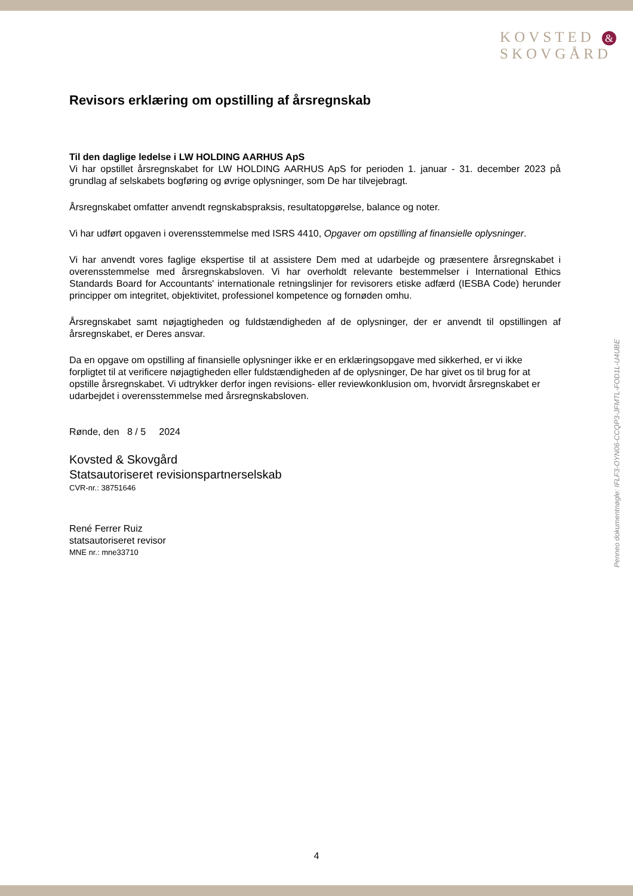KOVSTED &
SKOVGÅRD
Revisors erklæring om opstilling af årsregnskab
Til den daglige ledelse i LW HOLDING AARHUS ApS
Vi har opstillet årsregnskabet for LW HOLDING AARHUS ApS for perioden 1. januar - 31. december 2023 på grundlag af selskabets bogføring og øvrige oplysninger, som De har tilvejebragt.
Årsregnskabet omfatter anvendt regnskabspraksis, resultatopgørelse, balance og noter.
Vi har udført opgaven i overensstemmelse med ISRS 4410, Opgaver om opstilling af finansielle oplysninger.
Vi har anvendt vores faglige ekspertise til at assistere Dem med at udarbejde og præsentere årsregnskabet i overensstemmelse med årsregnskabsloven. Vi har overholdt relevante bestemmelser i International Ethics Standards Board for Accountants' internationale retningslinjer for revisorers etiske adfærd (IESBA Code) herunder principper om integritet, objektivitet, professionel kompetence og fornøden omhu.
Årsregnskabet samt nøjagtigheden og fuldstændigheden af de oplysninger, der er anvendt til opstillingen af årsregnskabet, er Deres ansvar.
Da en opgave om opstilling af finansielle oplysninger ikke er en erklæringsopgave med sikkerhed, er vi ikke forpligtet til at verificere nøjagtigheden eller fuldstændigheden af de oplysninger, De har givet os til brug for at opstille årsregnskabet. Vi udtrykker derfor ingen revisions- eller reviewkonklusion om, hvorvidt årsregnskabet er udarbejdet i overensstemmelse med årsregnskabsloven.
Rønde, den 8 / 5 2024
Kovsted & Skovgård
Statsautoriseret revisionspartnerselskab
CVR-nr.: 38751646
René Ferrer Ruiz
statsautoriseret revisor
MNE nr.: mne33710
Penneo dokumentnøgle: IFLF3-OYN06-CCQP3-JFMTL-FOD1L-U4UBE
4